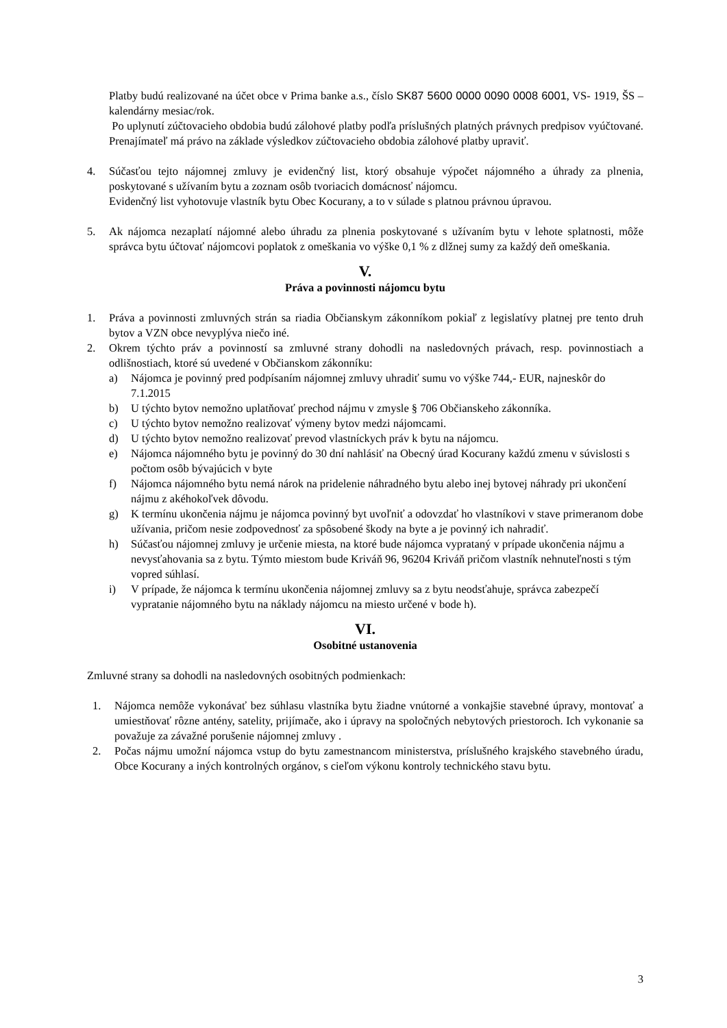Platby budú realizované na účet obce v Prima banke a.s., číslo SK87 5600 0000 0090 0008 6001, VS- 1919, ŠS – kalendárny mesiac/rok.
Po uplynutí zúčtovacieho obdobia budú zálohové platby podľa príslušných platných právnych predpisov vyúčtované. Prenajímateľ má právo na základe výsledkov zúčtovacieho obdobia zálohové platby upraviť.
4. Súčasťou tejto nájomnej zmluvy je evidenčný list, ktorý obsahuje výpočet nájomného a úhrady za plnenia, poskytované s užívaním bytu a zoznam osôb tvoriacich domácnosť nájomcu.
Evidenčný list vyhotovuje vlastník bytu Obec Kocurany, a to v súlade s platnou právnou úpravou.
5. Ak nájomca nezaplatí nájomné alebo úhradu za plnenia poskytované s užívaním bytu v lehote splatnosti, môže správca bytu účtovať nájomcovi poplatok z omeškania vo výške 0,1 % z dlžnej sumy za každý deň omeškania.
V.
Práva a povinnosti nájomcu bytu
1. Práva a povinnosti zmluvných strán sa riadia Občianskym zákonníkom pokiaľ z legislatívy platnej pre tento druh bytov a VZN obce nevyplýva niečo iné.
2. Okrem týchto práv a povinností sa zmluvné strany dohodli na nasledovných právach, resp. povinnostiach a odlišnostiach, ktoré sú uvedené v Občianskom zákonníku:
a) Nájomca je povinný pred podpísaním nájomnej zmluvy uhradiť sumu vo výške 744,- EUR, najneskôr do 7.1.2015
b) U týchto bytov nemožno uplatňovať prechod nájmu v zmysle § 706 Občianskeho zákonníka.
c) U týchto bytov nemožno realizovať výmeny bytov medzi nájomcami.
d) U týchto bytov nemožno realizovať prevod vlastníckych práv k bytu na nájomcu.
e) Nájomca nájomného bytu je povinný do 30 dní nahlásiť na Obecný úrad Kocurany každú zmenu v súvislosti s počtom osôb bývajúcich v byte
f) Nájomca nájomného bytu nemá nárok na pridelenie náhradného bytu alebo inej bytovej náhrady pri ukončení nájmu z akéhokoľvek dôvodu.
g) K termínu ukončenia nájmu je nájomca povinný byt uvoľniť a odovzdať ho vlastníkovi v stave primeranom dobe užívania, pričom nesie zodpovednosť za spôsobené škody na byte a je povinný ich nahradiť.
h) Súčasťou nájomnej zmluvy je určenie miesta, na ktoré bude nájomca vyprataný v prípade ukončenia nájmu a nevysťahovania sa z bytu. Týmto miestom bude Kriváň 96, 96204 Kriváň pričom vlastník nehnuteľnosti s tým vopred súhlasí.
i) V prípade, že nájomca k termínu ukončenia nájomnej zmluvy sa z bytu neodsťahuje, správca zabezpečí vypratanie nájomného bytu na náklady nájomcu na miesto určené v bode h).
VI.
Osobitné ustanovenia
Zmluvné strany sa dohodli na nasledovných osobitných podmienkach:
1. Nájomca nemôže vykonávať bez súhlasu vlastníka bytu žiadne vnútorné a vonkajšie stavebné úpravy, montovať a umiestňovať rôzne antény, satelity, prijímače, ako i úpravy na spoločných nebytových priestoroch. Ich vykonanie sa považuje za závažné porušenie nájomnej zmluvy .
2. Počas nájmu umožní nájomca vstup do bytu zamestnancom ministerstva, príslušného krajského stavebného úradu, Obce Kocurany a iných kontrolných orgánov, s cieľom výkonu kontroly technického stavu bytu.
3